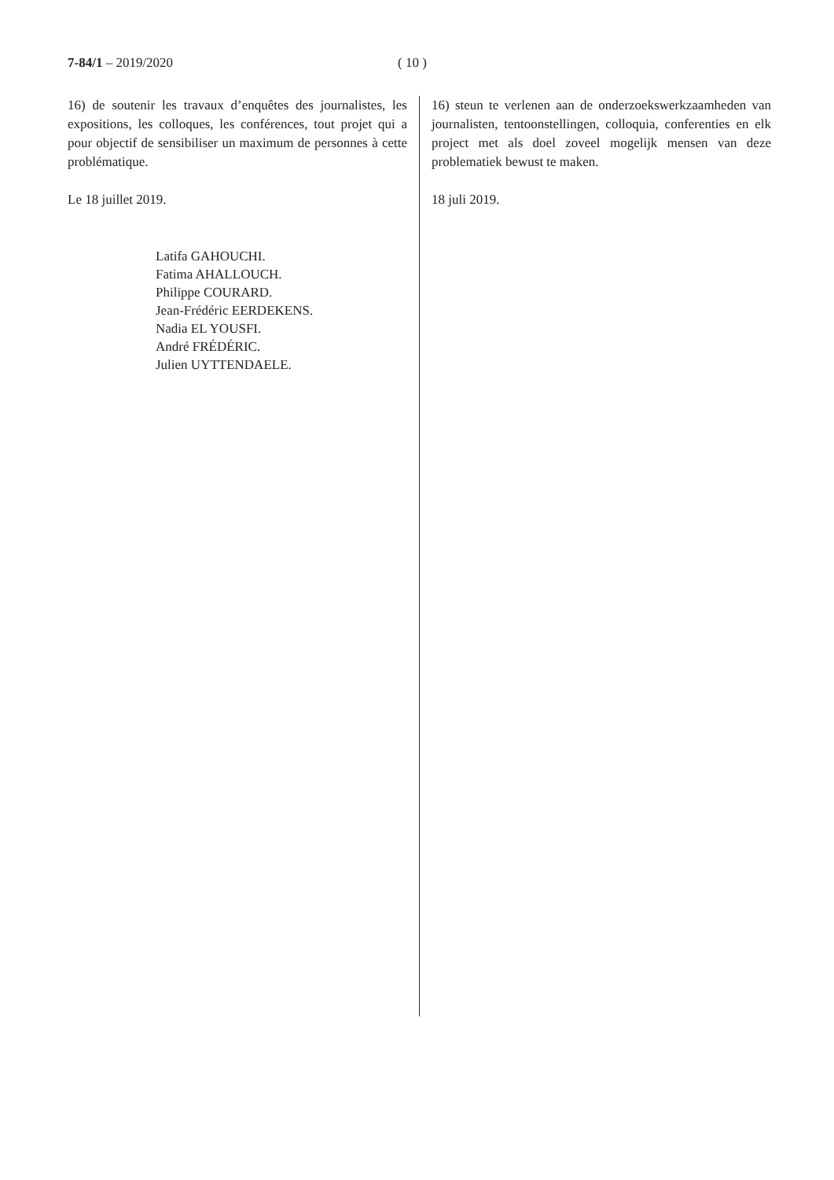7-84/1 – 2019/2020 ( 10 )
16) de soutenir les travaux d’enquêtes des journalistes, les expositions, les colloques, les conférences, tout projet qui a pour objectif de sensibiliser un maximum de personnes à cette problématique.
Le 18 juillet 2019.
Latifa GAHOUCHI.
Fatima AHALLOUCH.
Philippe COURARD.
Jean-Frédéric EERDEKENS.
Nadia EL YOUSFI.
André FRÉDÉRIC.
Julien UYTTENDAELE.
16) steun te verlenen aan de onderzoekswerkzaamheden van journalisten, tentoonstellingen, colloquia, conferenties en elk project met als doel zoveel mogelijk mensen van deze problematiek bewust te maken.
18 juli 2019.